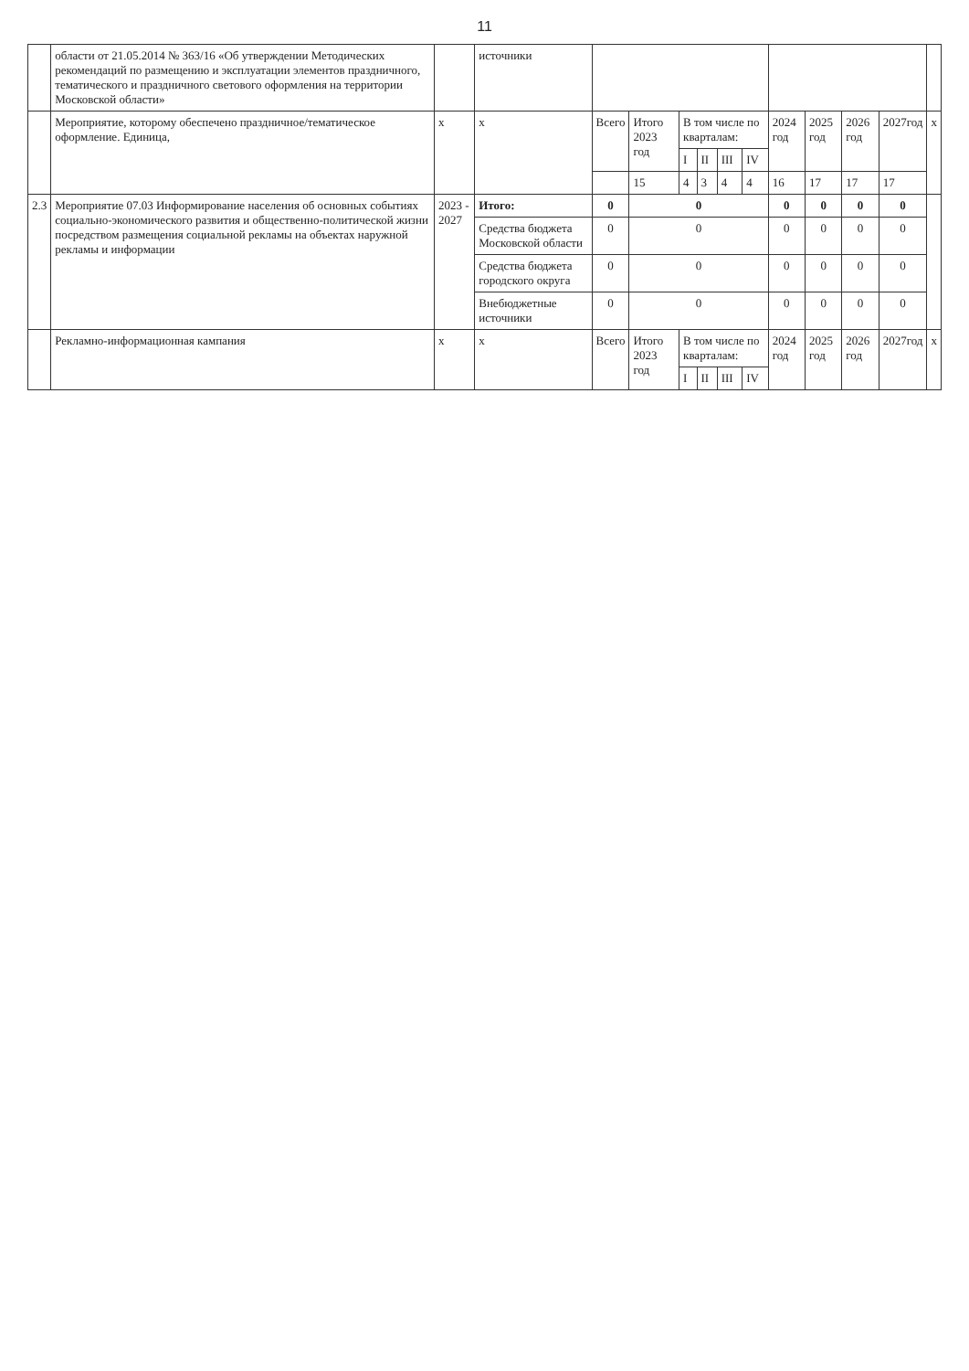11
| | области от 21.05.2014 № 363/16 «Об утверждении Методических рекомендаций по размещению и эксплуатации элементов праздничного, тематического и праздничного светового оформления на территории Московской области» | | источники | | | | | | | | | | | |
| | Мероприятие, которому обеспечено праздничное/тематическое оформление. Единица, | х | х | Всего | Итого 2023 год | В том числе по кварталам: | | | | 2024 год | 2025 год | 2026 год | 2027год | х |
| | | | | | | I | II | III | IV | | | | | |
| | | | | | 15 | 4 | 3 | 4 | 4 | 16 | 17 | 17 | 17 | |
| 2.3 | Мероприятие 07.03 Информирование населения об основных событиях социально-экономического развития и общественно-политической жизни посредством размещения социальной рекламы на объектах наружной рекламы и информации | 2023 - 2027 | Итого: | 0 | 0 | | | | | 0 | 0 | 0 | 0 | |
| | | | Средства бюджета Московской области | 0 | 0 | | | | | 0 | 0 | 0 | 0 | |
| | | | Средства бюджета городского округа | 0 | 0 | | | | | 0 | 0 | 0 | 0 | |
| | | | Внебюджетные источники | 0 | 0 | | | | | 0 | 0 | 0 | 0 | |
| | Рекламно-информационная кампания | х | х | Всего | Итого 2023 год | В том числе по кварталам: | | | | 2024 год | 2025 год | 2026 год | 2027год | х |
| | | | | | | I | II | III | IV | | | | | |